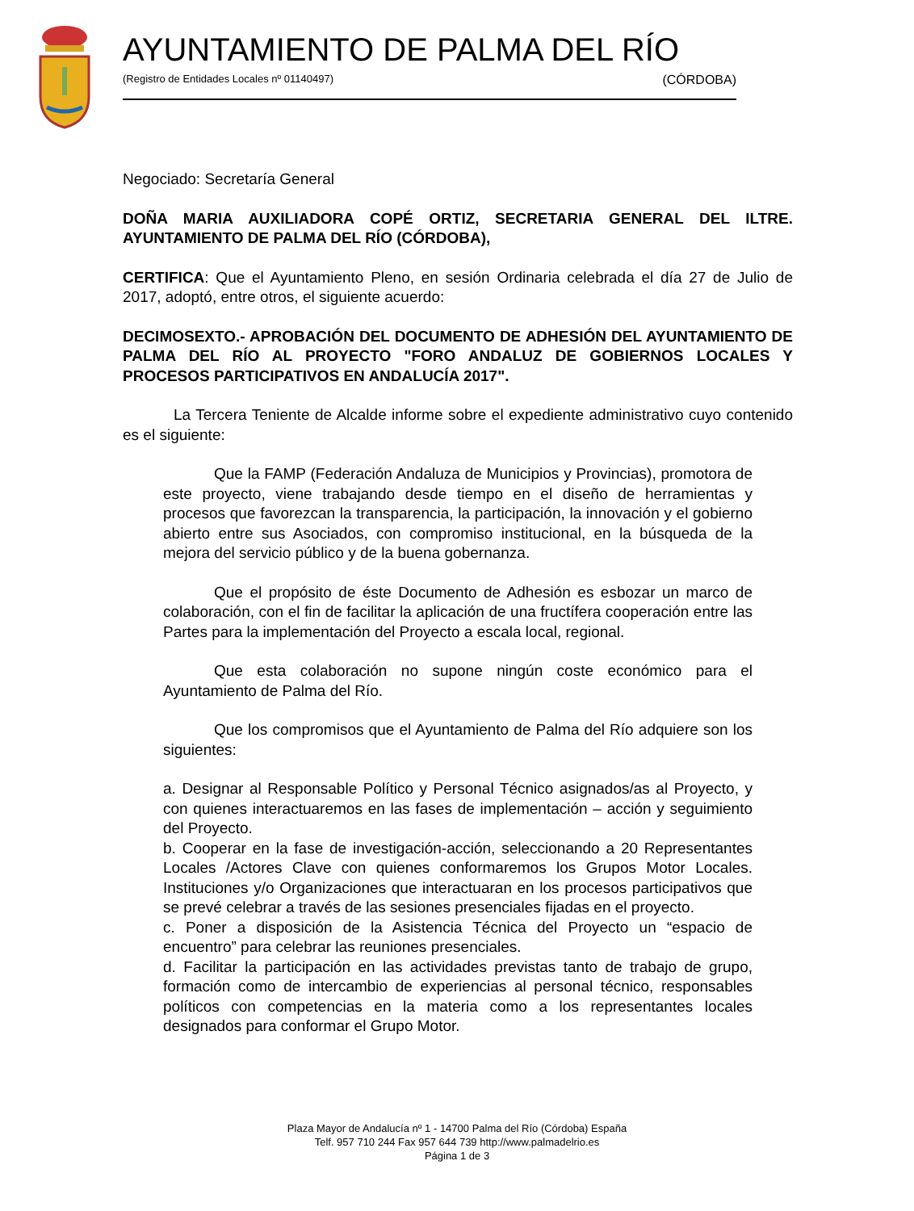AYUNTAMIENTO DE PALMA DEL RÍO
(Registro de Entidades Locales nº 01140497) (CÓRDOBA)
Negociado: Secretaría General
DOÑA MARIA AUXILIADORA COPÉ ORTIZ, SECRETARIA GENERAL DEL ILTRE. AYUNTAMIENTO DE PALMA DEL RÍO (CÓRDOBA),
CERTIFICA: Que el Ayuntamiento Pleno, en sesión Ordinaria celebrada el día 27 de Julio de 2017, adoptó, entre otros, el siguiente acuerdo:
DECIMOSEXTO.- APROBACIÓN DEL DOCUMENTO DE ADHESIÓN DEL AYUNTAMIENTO DE PALMA DEL RÍO AL PROYECTO "FORO ANDALUZ DE GOBIERNOS LOCALES Y PROCESOS PARTICIPATIVOS EN ANDALUCÍA 2017".
La Tercera Teniente de Alcalde informe sobre el expediente administrativo cuyo contenido es el siguiente:
Que la FAMP (Federación Andaluza de Municipios y Provincias), promotora de este proyecto, viene trabajando desde tiempo en el diseño de herramientas y procesos que favorezcan la transparencia, la participación, la innovación y el gobierno abierto entre sus Asociados, con compromiso institucional, en la búsqueda de la mejora del servicio público y de la buena gobernanza.
Que el propósito de éste Documento de Adhesión es esbozar un marco de colaboración, con el fin de facilitar la aplicación de una fructífera cooperación entre las Partes para la implementación del Proyecto a escala local, regional.
Que esta colaboración no supone ningún coste económico para el Ayuntamiento de Palma del Río.
Que los compromisos que el Ayuntamiento de Palma del Río adquiere son los siguientes:
a. Designar al Responsable Político y Personal Técnico asignados/as al Proyecto, y con quienes interactuaremos en las fases de implementación – acción y seguimiento del Proyecto.
b. Cooperar en la fase de investigación-acción, seleccionando a 20 Representantes Locales /Actores Clave con quienes conformaremos los Grupos Motor Locales. Instituciones y/o Organizaciones que interactuaran en los procesos participativos que se prevé celebrar a través de las sesiones presenciales fijadas en el proyecto.
c. Poner a disposición de la Asistencia Técnica del Proyecto un “espacio de encuentro” para celebrar las reuniones presenciales.
d. Facilitar la participación en las actividades previstas tanto de trabajo de grupo, formación como de intercambio de experiencias al personal técnico, responsables políticos con competencias en la materia como a los representantes locales designados para conformar el Grupo Motor.
Plaza Mayor de Andalucía nº 1 - 14700 Palma del Río (Córdoba) España
Telf. 957 710 244 Fax 957 644 739 http://www.palmadelrio.es
Página 1 de 3